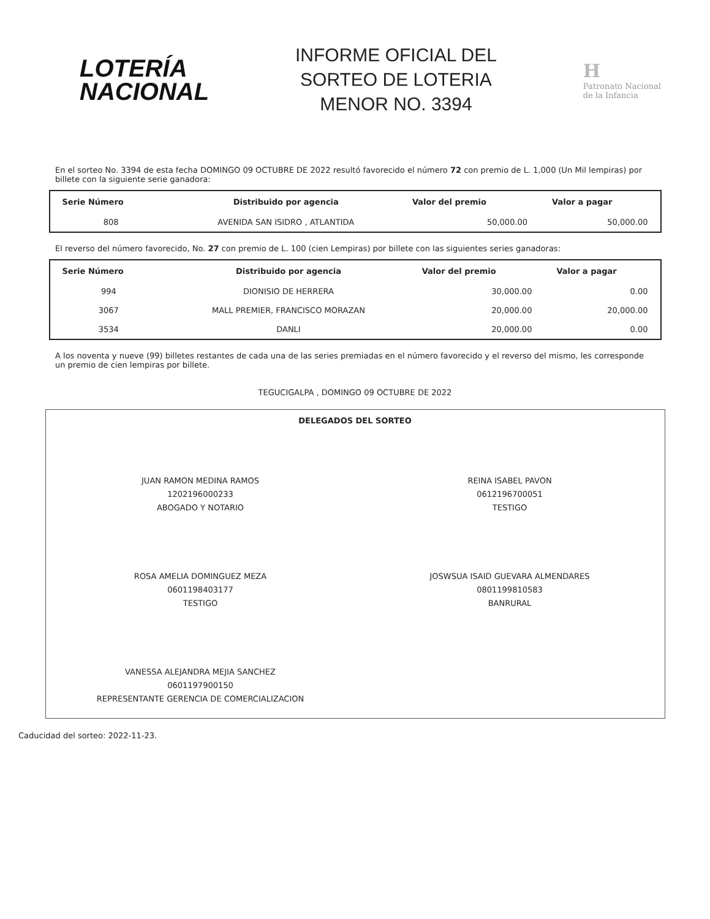LOTERÍA
NACIONAL
INFORME OFICIAL DEL
SORTEO DE LOTERIA
MENOR NO. 3394
H
Patronato Nacional
de la Infancia
En el sorteo No. 3394 de esta fecha DOMINGO 09 OCTUBRE DE 2022 resultó favorecido el número 72 con premio de L. 1,000 (Un Mil lempiras) por billete con la siguiente serie ganadora:
| Serie Número | Distribuido por agencia | Valor del premio | Valor a pagar |
| --- | --- | --- | --- |
| 808 | AVENIDA SAN ISIDRO , ATLANTIDA | 50,000.00 | 50,000.00 |
El reverso del número favorecido, No. 27 con premio de L. 100 (cien Lempiras) por billete con las siguientes series ganadoras:
| Serie Número | Distribuido por agencia | Valor del premio | Valor a pagar |
| --- | --- | --- | --- |
| 994 | DIONISIO DE HERRERA | 30,000.00 | 0.00 |
| 3067 | MALL PREMIER, FRANCISCO MORAZAN | 20,000.00 | 20,000.00 |
| 3534 | DANLI | 20,000.00 | 0.00 |
A los noventa y nueve (99) billetes restantes de cada una de las series premiadas en el número favorecido y el reverso del mismo, les corresponde un premio de cien lempiras por billete.
TEGUCIGALPA , DOMINGO 09 OCTUBRE DE 2022
DELEGADOS DEL SORTEO
JUAN RAMON MEDINA RAMOS
1202196000233
ABOGADO Y NOTARIO
REINA ISABEL PAVON
0612196700051
TESTIGO
ROSA AMELIA DOMINGUEZ MEZA
0601198403177
TESTIGO
JOSWSUA ISAID GUEVARA ALMENDARES
0801199810583
BANRURAL
VANESSA ALEJANDRA MEJIA SANCHEZ
0601197900150
REPRESENTANTE GERENCIA DE COMERCIALIZACION
Caducidad del sorteo: 2022-11-23.